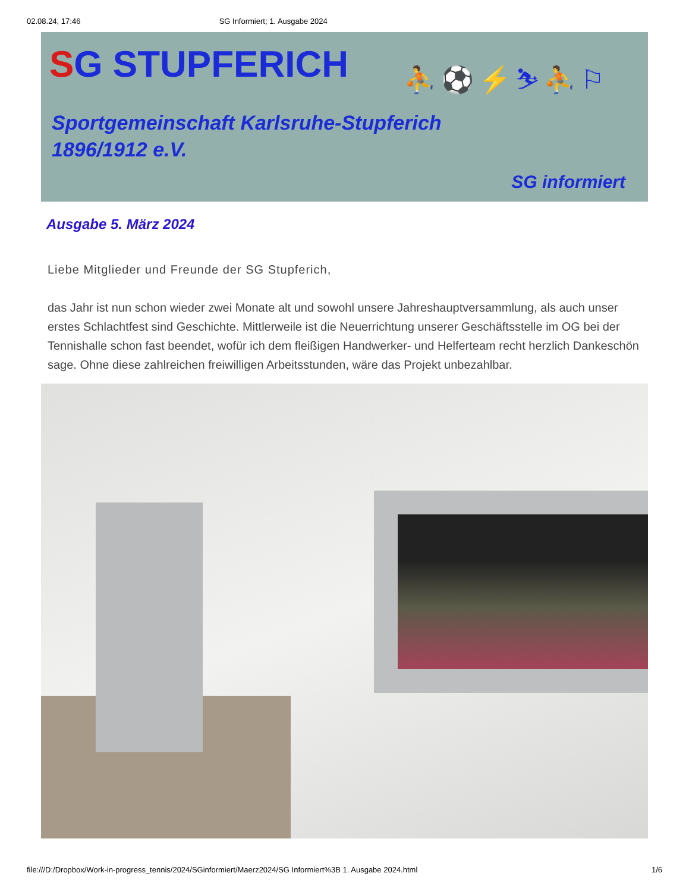02.08.24, 17:46 SG Informiert; 1. Ausgabe 2024
SG STUPFERICH ⛹⚽⚡⛷⛹⚐
Sportgemeinschaft Karlsruhe-Stupferich
1896/1912 e.V.
SG informiert
Ausgabe 5. März 2024
Liebe Mitglieder und Freunde der SG Stupferich,
das Jahr ist nun schon wieder zwei Monate alt und sowohl unsere Jahreshauptversammlung, als auch unser erstes Schlachtfest sind Geschichte. Mittlerweile ist die Neuerrichtung unserer Geschäftsstelle im OG bei der Tennishalle schon fast beendet, wofür ich dem fleißigen Handwerker- und Helferteam recht herzlich Dankeschön sage. Ohne diese zahlreichen freiwilligen Arbeitsstunden, wäre das Projekt unbezahlbar.
file:///D:/Dropbox/Work-in-progress_tennis/2024/SGinformiert/Maerz2024/SG Informiert%3B 1. Ausgabe 2024.html 1/6